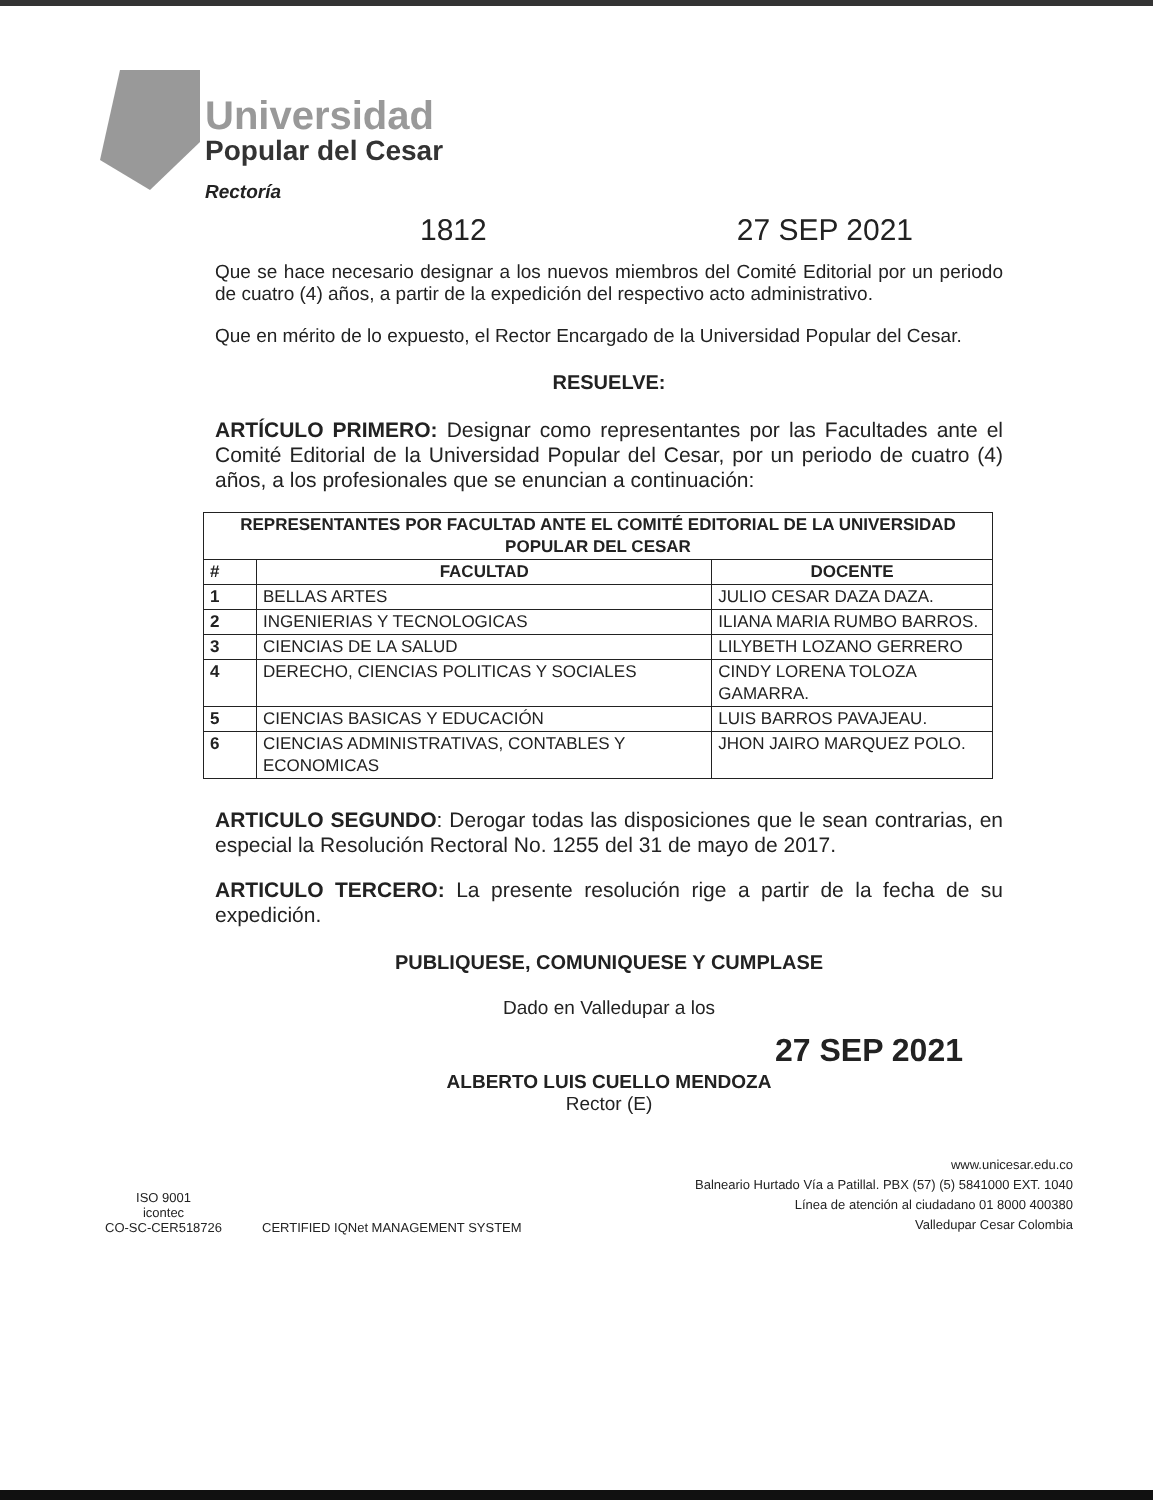Universidad
Popular del Cesar
Rectoría
1812 27 SEP 2021
Que se hace necesario designar a los nuevos miembros del Comité Editorial por un periodo de cuatro (4) años, a partir de la expedición del respectivo acto administrativo.
Que en mérito de lo expuesto, el Rector Encargado de la Universidad Popular del Cesar.
RESUELVE:
ARTÍCULO PRIMERO: Designar como representantes por las Facultades ante el Comité Editorial de la Universidad Popular del Cesar, por un periodo de cuatro (4) años, a los profesionales que se enuncian a continuación:
| REPRESENTANTES POR FACULTAD ANTE EL COMITÉ EDITORIAL DE LA UNIVERSIDAD POPULAR DEL CESAR | | |
| --- | --- | --- |
| # | FACULTAD | DOCENTE |
| 1 | BELLAS ARTES | JULIO CESAR DAZA DAZA. |
| 2 | INGENIERIAS Y TECNOLOGICAS | ILIANA MARIA RUMBO BARROS. |
| 3 | CIENCIAS DE LA SALUD | LILYBETH LOZANO GERRERO |
| 4 | DERECHO, CIENCIAS POLITICAS Y SOCIALES | CINDY LORENA TOLOZA GAMARRA. |
| 5 | CIENCIAS BASICAS Y EDUCACIÓN | LUIS BARROS PAVAJEAU. |
| 6 | CIENCIAS ADMINISTRATIVAS, CONTABLES Y ECONOMICAS | JHON JAIRO MARQUEZ POLO. |
ARTICULO SEGUNDO: Derogar todas las disposiciones que le sean contrarias, en especial la Resolución Rectoral No. 1255 del 31 de mayo de 2017.
ARTICULO TERCERO: La presente resolución rige a partir de la fecha de su expedición.
PUBLIQUESE, COMUNIQUESE Y CUMPLASE
Dado en Valledupar a los
27 SEP 2021
ALBERTO LUIS CUELLO MENDOZA
Rector (E)
ISO 9001
icontec
CO-SC-CER518726
CERTIFIED IQNet MANAGEMENT SYSTEM
www.unicesar.edu.co
Balneario Hurtado Vía a Patillal. PBX (57) (5) 5841000 EXT. 1040
Línea de atención al ciudadano 01 8000 400380
Valledupar Cesar Colombia